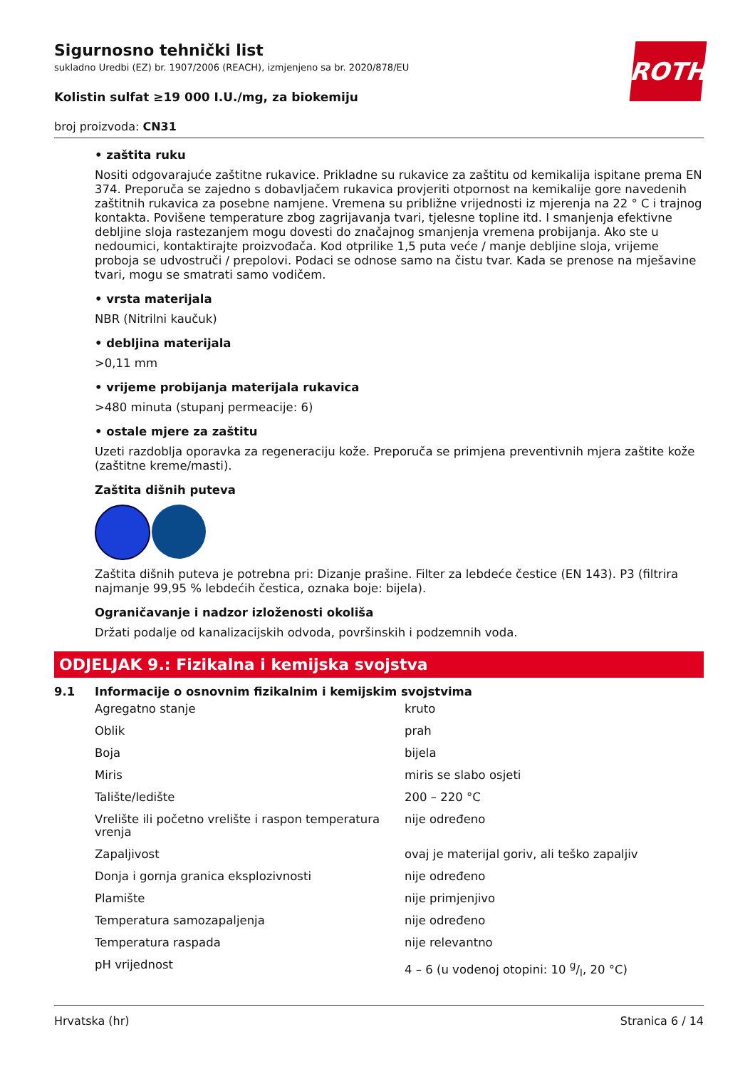ROTH
Sigurnosno tehnički list
sukladno Uredbi (EZ) br. 1907/2006 (REACH), izmjenjeno sa br. 2020/878/EU
Kolistin sulfat ≥19 000 I.U./mg, za biokemiju
broj proizvoda: CN31
• zaštita ruku
Nositi odgovarajuće zaštitne rukavice. Prikladne su rukavice za zaštitu od kemikalija ispitane prema EN 374. Preporuča se zajedno s dobavljačem rukavica provjeriti otpornost na kemikalije gore navedenih zaštitnih rukavica za posebne namjene. Vremena su približne vrijednosti iz mjerenja na 22 ° C i trajnog kontakta. Povišene temperature zbog zagrijavanja tvari, tjelesne topline itd. I smanjenja efektivne debljine sloja rastezanjem mogu dovesti do značajnog smanjenja vremena probijanja. Ako ste u nedoumici, kontaktirajte proizvođača. Kod otprilike 1,5 puta veće / manje debljine sloja, vrijeme proboja se udvostruči / prepolovi. Podaci se odnose samo na čistu tvar. Kada se prenose na mješavine tvari, mogu se smatrati samo vodičem.
• vrsta materijala
NBR (Nitrilni kaučuk)
• debljina materijala
>0,11 mm
• vrijeme probijanja materijala rukavica
>480 minuta (stupanj permeacije: 6)
• ostale mjere za zaštitu
Uzeti razdoblja oporavka za regeneraciju kože. Preporuča se primjena preventivnih mjera zaštite kože (zaštitne kreme/masti).
Zaštita dišnih puteva
Zaštita dišnih puteva je potrebna pri: Dizanje prašine. Filter za lebdeće čestice (EN 143). P3 (filtrira najmanje 99,95 % lebdećih čestica, oznaka boje: bijela).
Ograničavanje i nadzor izloženosti okoliša
Držati podalje od kanalizacijskih odvoda, površinskih i podzemnih voda.
ODJELJAK 9.: Fizikalna i kemijska svojstva
9.1 Informacije o osnovnim fizikalnim i kemijskim svojstvima
| Agregatno stanje | kruto |
| Oblik | prah |
| Boja | bijela |
| Miris | miris se slabo osjeti |
| Talište/ledište | 200 – 220 °C |
| Vrelište ili početno vrelište i raspon temperatura vrenja | nije određeno |
| Zapaljivost | ovaj je materijal goriv, ali teško zapaljiv |
| Donja i gornja granica eksplozivnosti | nije određeno |
| Plamište | nije primjenjivo |
| Temperatura samozapaljenja | nije određeno |
| Temperatura raspada | nije relevantno |
| pH vrijednost | 4 – 6 (u vodenoj otopini: 10 g/l, 20 °C) |
Hrvatska (hr) Stranica 6 / 14